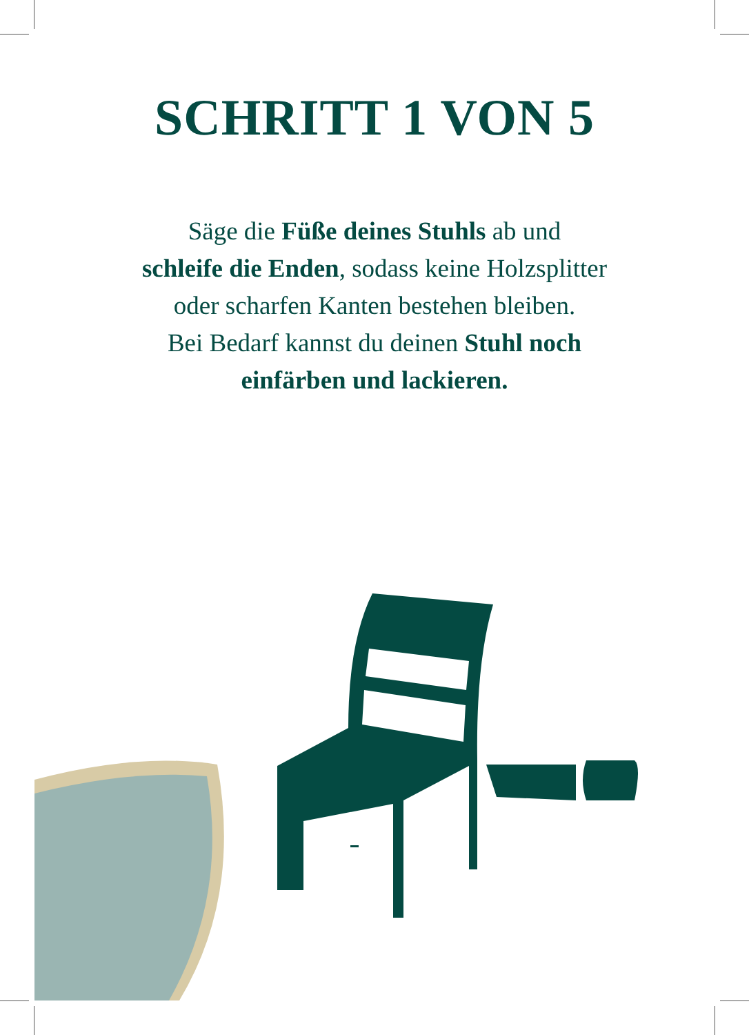SCHRITT 1 VON 5
Säge die Füße deines Stuhls ab und
schleife die Enden, sodass keine Holzsplitter
oder scharfen Kanten bestehen bleiben.
Bei Bedarf kannst du deinen Stuhl noch
einfärben und lackieren.